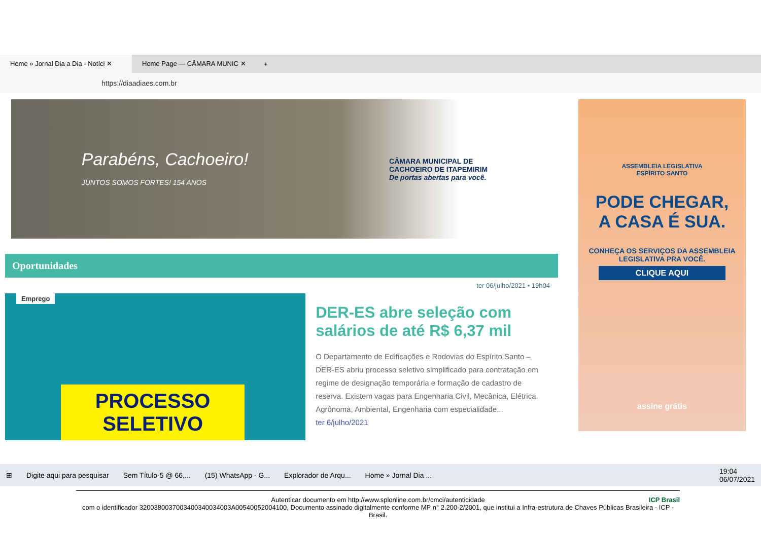Home » Jornal Dia a Dia - Notíci ✕
Home Page — CÂMARA MUNIC ✕
+
https://diaadiaes.com.br
Parabéns, Cachoeiro!
JUNTOS SOMOS FORTES! 154 ANOS
CÂMARA MUNICIPAL DE
CACHOEIRO DE ITAPEMIRIM
De portas abertas para você.
Oportunidades
ter 06/julho/2021 • 19h04
Emprego
PROCESSO
SELETIVO
DER-ES abre seleção com salários de até R$ 6,37 mil
O Departamento de Edificações e Rodovias do Espírito Santo – DER-ES abriu processo seletivo simplificado para contratação em regime de designação temporária e formação de cadastro de reserva. Existem vagas para Engenharia Civil, Mecânica, Elétrica, Agrônoma, Ambiental, Engenharia com especialidade...
ter 6/julho/2021
ASSEMBLEIA LEGISLATIVA
ESPÍRITO SANTO
PODE CHEGAR,
A CASA É SUA.
CONHEÇA OS SERVIÇOS DA ASSEMBLEIA LEGISLATIVA PRA VOCÊ.
CLIQUE AQUI
assine grátis
⊞ Digite aqui para pesquisar Sem Título-5 @ 66,... (15) WhatsApp - G... Explorador de Arqu... Home » Jornal Dia ... 19:04
06/07/2021
Autenticar documento em http://www.splonline.com.br/cmci/autenticidade
com o identificador 3200380037003400340034003A00540052004100, Documento assinado digitalmente conforme MP n° 2.200-2/2001, que institui a Infra-estrutura de Chaves Públicas Brasileira - ICP - Brasil.
ICP Brasil